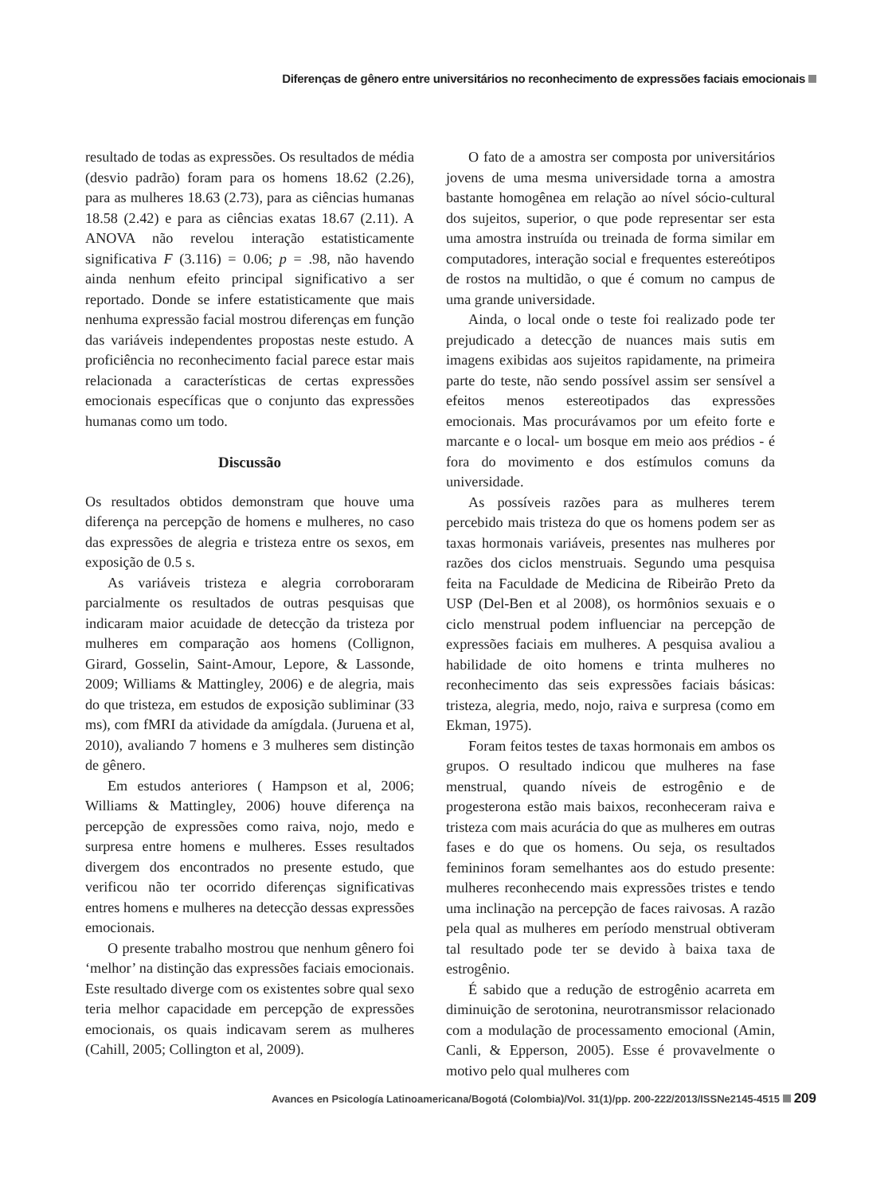Diferenças de gênero entre universitários no reconhecimento de expressões faciais emocionais
resultado de todas as expressões. Os resultados de média (desvio padrão) foram para os homens 18.62 (2.26), para as mulheres 18.63 (2.73), para as ciências humanas 18.58 (2.42) e para as ciências exatas 18.67 (2.11). A ANOVA não revelou interação estatisticamente significativa F (3.116) = 0.06; p = .98, não havendo ainda nenhum efeito principal significativo a ser reportado. Donde se infere estatisticamente que mais nenhuma expressão facial mostrou diferenças em função das variáveis independentes propostas neste estudo. A proficiência no reconhecimento facial parece estar mais relacionada a características de certas expressões emocionais específicas que o conjunto das expressões humanas como um todo.
Discussão
Os resultados obtidos demonstram que houve uma diferença na percepção de homens e mulheres, no caso das expressões de alegria e tristeza entre os sexos, em exposição de 0.5 s.
As variáveis tristeza e alegria corroboraram parcialmente os resultados de outras pesquisas que indicaram maior acuidade de detecção da tristeza por mulheres em comparação aos homens (Collignon, Girard, Gosselin, Saint-Amour, Lepore, & Lassonde, 2009; Williams & Mattingley, 2006) e de alegria, mais do que tristeza, em estudos de exposição subliminar (33 ms), com fMRI da atividade da amígdala. (Juruena et al, 2010), avaliando 7 homens e 3 mulheres sem distinção de gênero.
Em estudos anteriores ( Hampson et al, 2006; Williams & Mattingley, 2006) houve diferença na percepção de expressões como raiva, nojo, medo e surpresa entre homens e mulheres. Esses resultados divergem dos encontrados no presente estudo, que verificou não ter ocorrido diferenças significativas entres homens e mulheres na detecção dessas expressões emocionais.
O presente trabalho mostrou que nenhum gênero foi ‘melhor’ na distinção das expressões faciais emocionais. Este resultado diverge com os existentes sobre qual sexo teria melhor capacidade em percepção de expressões emocionais, os quais indicavam serem as mulheres (Cahill, 2005; Collington et al, 2009).
O fato de a amostra ser composta por universitários jovens de uma mesma universidade torna a amostra bastante homogênea em relação ao nível sócio-cultural dos sujeitos, superior, o que pode representar ser esta uma amostra instruída ou treinada de forma similar em computadores, interação social e frequentes estereótipos de rostos na multidão, o que é comum no campus de uma grande universidade.
Ainda, o local onde o teste foi realizado pode ter prejudicado a detecção de nuances mais sutis em imagens exibidas aos sujeitos rapidamente, na primeira parte do teste, não sendo possível assim ser sensível a efeitos menos estereotipados das expressões emocionais. Mas procurávamos por um efeito forte e marcante e o local- um bosque em meio aos prédios - é fora do movimento e dos estímulos comuns da universidade.
As possíveis razões para as mulheres terem percebido mais tristeza do que os homens podem ser as taxas hormonais variáveis, presentes nas mulheres por razões dos ciclos menstruais. Segundo uma pesquisa feita na Faculdade de Medicina de Ribeirão Preto da USP (Del-Ben et al 2008), os hormônios sexuais e o ciclo menstrual podem influenciar na percepção de expressões faciais em mulheres. A pesquisa avaliou a habilidade de oito homens e trinta mulheres no reconhecimento das seis expressões faciais básicas: tristeza, alegria, medo, nojo, raiva e surpresa (como em Ekman, 1975).
Foram feitos testes de taxas hormonais em ambos os grupos. O resultado indicou que mulheres na fase menstrual, quando níveis de estrogênio e de progesterona estão mais baixos, reconheceram raiva e tristeza com mais acurácia do que as mulheres em outras fases e do que os homens. Ou seja, os resultados femininos foram semelhantes aos do estudo presente: mulheres reconhecendo mais expressões tristes e tendo uma inclinação na percepção de faces raivosas. A razão pela qual as mulheres em período menstrual obtiveram tal resultado pode ter se devido à baixa taxa de estrogênio.
É sabido que a redução de estrogênio acarreta em diminuição de serotonina, neurotransmissor relacionado com a modulação de processamento emocional (Amin, Canli, & Epperson, 2005). Esse é provavelmente o motivo pelo qual mulheres com
Avances en Psicología Latinoamericana/Bogotá (Colombia)/Vol. 31(1)/pp. 200-222/2013/ISSNe2145-4515 209